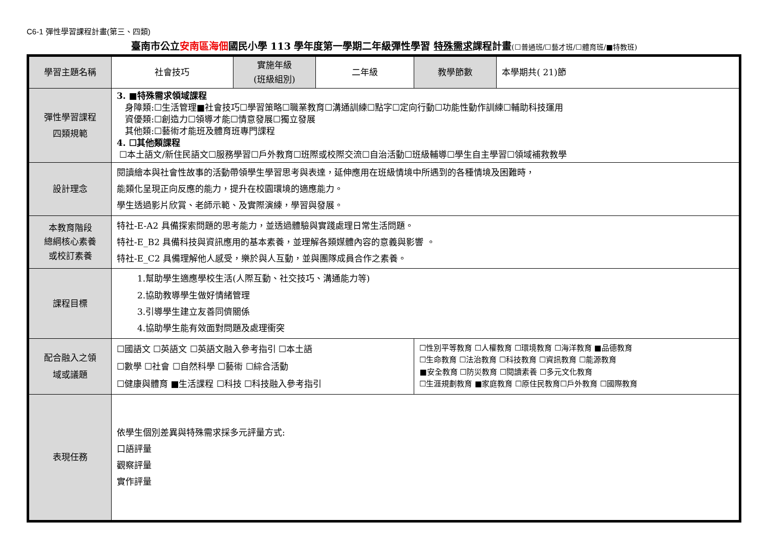C6-1 彈性學習課程計畫(第三、四類)
臺南市公立安南區海佃國民小學 113 學年度第一學期二年級彈性學習 特殊需求課程計畫(☐普通班/☐藝才班/☐體育班/■特教班)
| 學習主題名稱 | 社會技巧 | 實施年級 (班級組別) | 二年級 | 教學節數 | 本學期共( 21)節 |
| 彈性學習課程 四類規範 | 3. ■特殊需求領域課程 身障類:☐生活管理■社會技巧☐學習策略☐職業教育☐溝通訓練☐點字☐定向行動☐功能性動作訓練☐輔助科技運用 資優類:☐創造力☐領導才能☐情意發展☐獨立發展 其他類:☐藝術才能班及體育班專門課程 4. ☐其他類課程 ☐本土語文/新住民語文☐服務學習☐戶外教育☐班際或校際交流☐自治活動☐班級輔導☐學生自主學習☐領域補救教學 | | | | |
| 設計理念 | 閱讀繪本與社會性故事的活動帶領學生學習思考與表達，延伸應用在班級情境中所遇到的各種情境及困難時， 能類化呈現正向反應的能力，提升在校園環境的適應能力。 學生透過影片欣賞、老師示範、及實際演練，學習與發展。 | | | | |
| 本教育階段 總綱核心素養 或校訂素養 | 特社-E-A2 具備探索問題的思考能力，並透過體驗與實踐處理日常生活問題。 特社-E_B2 具備科技與資訊應用的基本素養，並理解各類媒體內容的意義與影響 。 特社-E_C2 具備理解他人感受，樂於與人互動，並與團隊成員合作之素養。 | | | | |
| 課程目標 | 1.幫助學生適應學校生活(人際互動、社交技巧、溝通能力等) 2.協助教導學生做好情緒管理 3.引導學生建立友善同儕關係 4.協助學生能有效面對問題及處理衝突 | | | | |
| 配合融入之領 域或議題 | ☐國語文 ☐英語文 ☐英語文融入參考指引 ☐本土語 ☐數學 ☐社會 ☐自然科學 ☐藝術 ☐綜合活動 ☐健康與體育 ■生活課程 ☐科技 ☐科技融入參考指引 | | | ☐性別平等教育 ☐人權教育 ☐環境教育 ☐海洋教育 ■品德教育 ☐生命教育 ☐法治教育 ☐科技教育 ☐資訊教育 ☐能源教育 ■安全教育 ☐防災教育 ☐閱讀素養 ☐多元文化教育 ☐生涯規劃教育 ■家庭教育 ☐原住民教育☐戶外教育 ☐國際教育 | |
| 表現任務 | 依學生個別差異與特殊需求採多元評量方式: 口語評量 觀察評量 實作評量 | | | | |